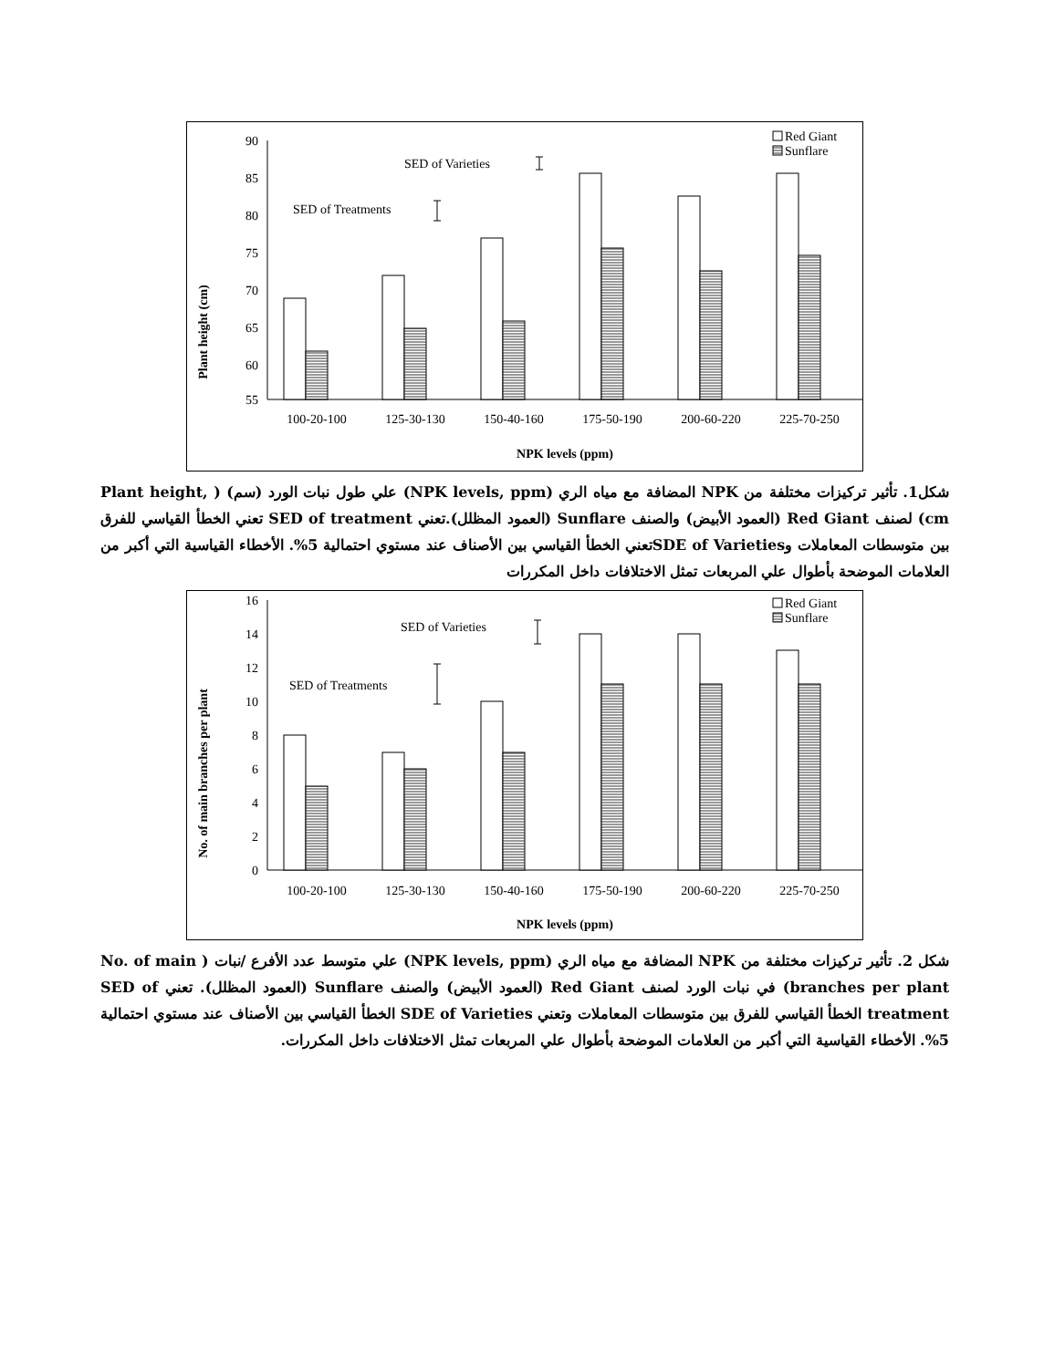Plant height (cm)
90
85
80
75
70
65
60
55
SED of Varieties
SED of Treatments
Red Giant
Sunflare
100-20-100
125-30-130
150-40-160
175-50-190
200-60-220
225-70-250
NPK levels (ppm)
شكل1. تأثير تركيزات مختلفة من NPK المضافة مع مياه الري (NPK levels, ppm) علي طول نبات الورد (سم) ( Plant height, cm) لصنف Red Giant (العمود الأبيض) والصنف Sunflare (العمود المظلل).تعني SED of treatment تعني الخطأ القياسي للفرق بين متوسطات المعاملات وSDE of Varietiesتعني الخطأ القياسي بين الأصناف عند مستوي احتمالية 5%. الأخطاء القياسية التي أكبر من العلامات الموضحة بأطوال علي المربعات تمثل الاختلافات داخل المكررات
No. of main branches per plant
16
14
12
10
8
6
4
2
0
SED of Varieties
SED of Treatments
Red Giant
Sunflare
100-20-100
125-30-130
150-40-160
175-50-190
200-60-220
225-70-250
NPK levels (ppm)
شكل 2. تأثير تركيزات مختلفة من NPK المضافة مع مياه الري (NPK levels, ppm) علي متوسط عدد الأفرع /نبات ( No. of main branches per plant) في نبات الورد لصنف Red Giant (العمود الأبيض) والصنف Sunflare (العمود المظلل). تعني SED of treatment الخطأ القياسي للفرق بين متوسطات المعاملات وتعني SDE of Varieties الخطأ القياسي بين الأصناف عند مستوي احتمالية 5%. الأخطاء القياسية التي أكبر من العلامات الموضحة بأطوال علي المربعات تمثل الاختلافات داخل المكررات.